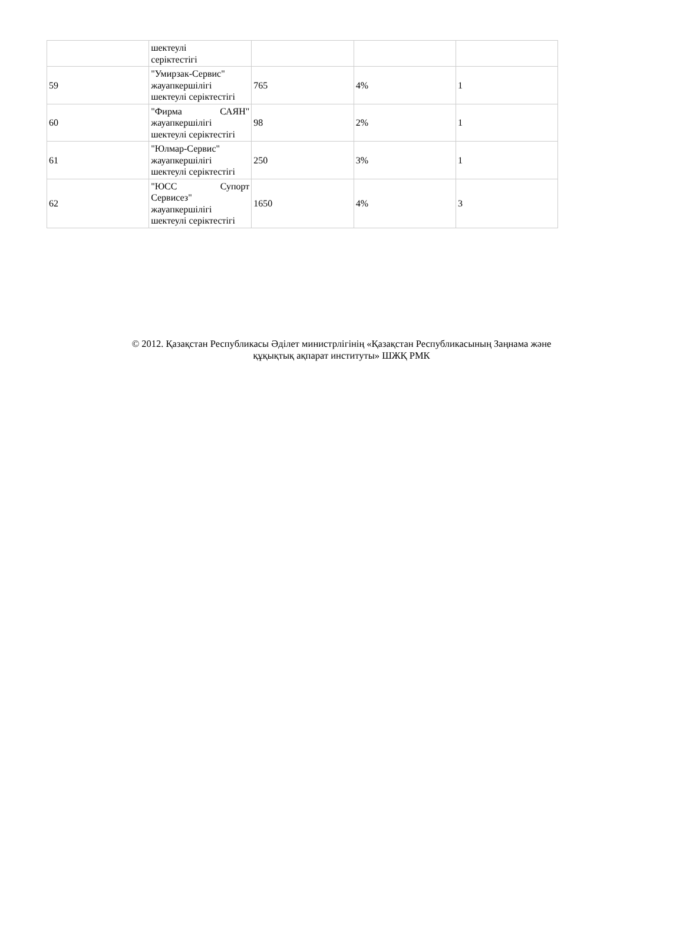| | шектеулі серіктестігі | | | |
| 59 | "Умирзак-Сервис" жауапкершілігі шектеулі серіктестігі | 765 | 4% | 1 |
| 60 | "Фирма САЯН" жауапкершілігі шектеулі серіктестігі | 98 | 2% | 1 |
| 61 | "Юлмар-Сервис" жауапкершілігі шектеулі серіктестігі | 250 | 3% | 1 |
| 62 | "ЮСС Супорт Сервисез" жауапкершілігі шектеулі серіктестігі | 1650 | 4% | 3 |
© 2012. Қазақстан Республикасы Әділет министрлігінің «Қазақстан Республикасының Заңнама және
құқықтық ақпарат институты» ШЖҚ РМК